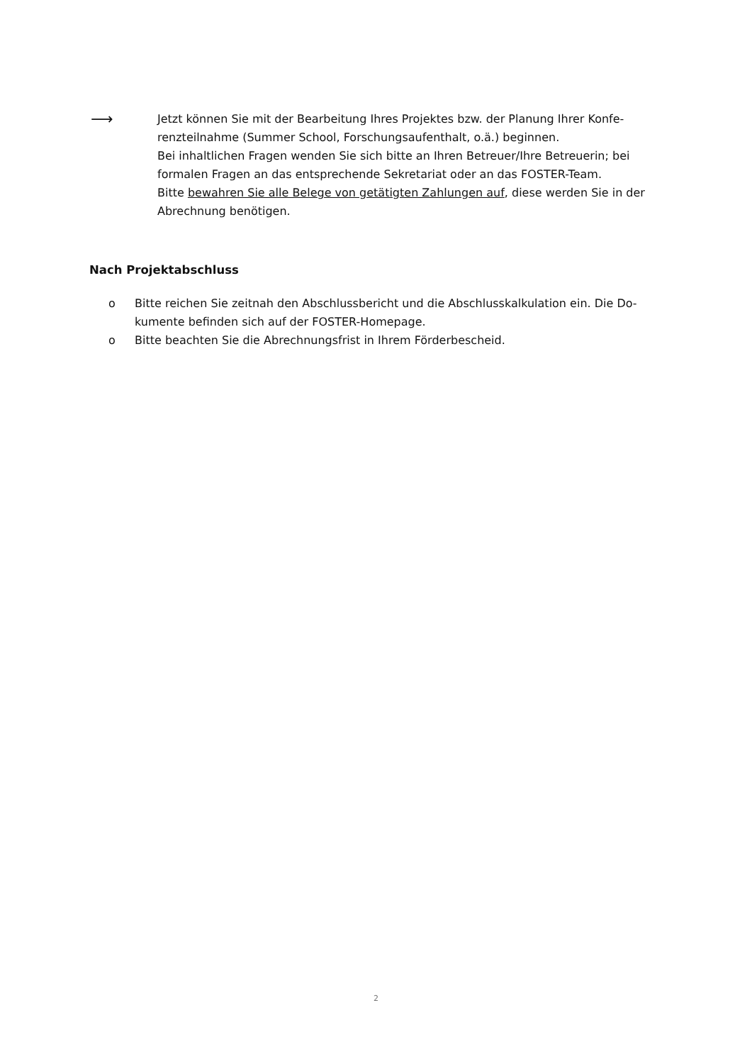⟶
Jetzt können Sie mit der Bearbeitung Ihres Projektes bzw. der Planung Ihrer Konfe-renzteilnahme (Summer School, Forschungsaufenthalt, o.ä.) beginnen.
Bei inhaltlichen Fragen wenden Sie sich bitte an Ihren Betreuer/Ihre Betreuerin; bei formalen Fragen an das entsprechende Sekretariat oder an das FOSTER-Team.
Bitte bewahren Sie alle Belege von getätigten Zahlungen auf, diese werden Sie in der Abrechnung benötigen.
Nach Projektabschluss
o Bitte reichen Sie zeitnah den Abschlussbericht und die Abschlusskalkulation ein. Die Do-kumente befinden sich auf der FOSTER-Homepage.
o Bitte beachten Sie die Abrechnungsfrist in Ihrem Förderbescheid.
2